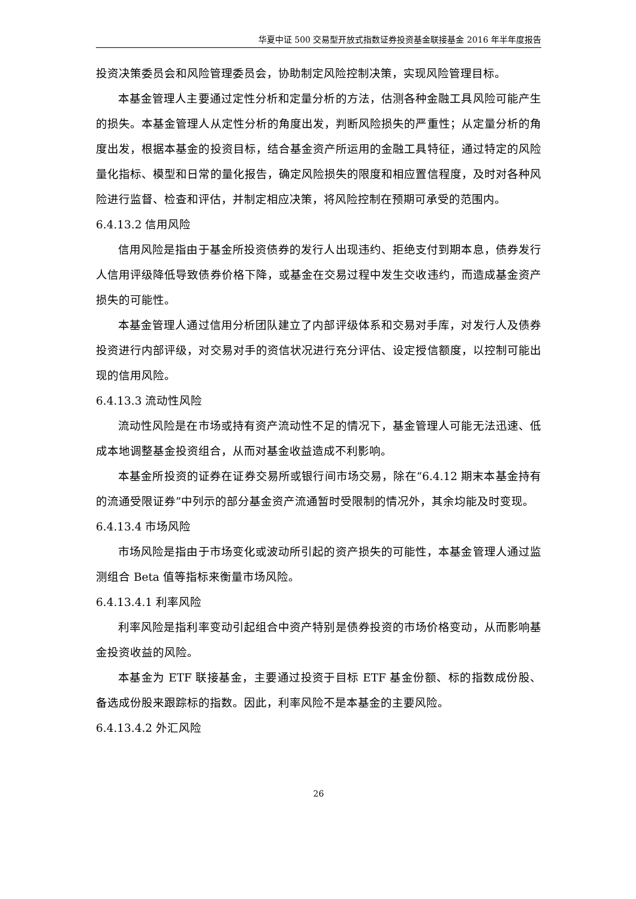华夏中证 500 交易型开放式指数证券投资基金联接基金 2016 年半年度报告
投资决策委员会和风险管理委员会，协助制定风险控制决策，实现风险管理目标。
本基金管理人主要通过定性分析和定量分析的方法，估测各种金融工具风险可能产生的损失。本基金管理人从定性分析的角度出发，判断风险损失的严重性；从定量分析的角度出发，根据本基金的投资目标，结合基金资产所运用的金融工具特征，通过特定的风险量化指标、模型和日常的量化报告，确定风险损失的限度和相应置信程度，及时对各种风险进行监督、检查和评估，并制定相应决策，将风险控制在预期可承受的范围内。
6.4.13.2 信用风险
信用风险是指由于基金所投资债券的发行人出现违约、拒绝支付到期本息，债券发行人信用评级降低导致债券价格下降，或基金在交易过程中发生交收违约，而造成基金资产损失的可能性。
本基金管理人通过信用分析团队建立了内部评级体系和交易对手库，对发行人及债券投资进行内部评级，对交易对手的资信状况进行充分评估、设定授信额度，以控制可能出现的信用风险。
6.4.13.3 流动性风险
流动性风险是在市场或持有资产流动性不足的情况下，基金管理人可能无法迅速、低成本地调整基金投资组合，从而对基金收益造成不利影响。
本基金所投资的证券在证券交易所或银行间市场交易，除在“6.4.12 期末本基金持有的流通受限证券”中列示的部分基金资产流通暂时受限制的情况外，其余均能及时变现。
6.4.13.4 市场风险
市场风险是指由于市场变化或波动所引起的资产损失的可能性，本基金管理人通过监测组合 Beta 值等指标来衡量市场风险。
6.4.13.4.1 利率风险
利率风险是指利率变动引起组合中资产特别是债券投资的市场价格变动，从而影响基金投资收益的风险。
本基金为 ETF 联接基金，主要通过投资于目标 ETF 基金份额、标的指数成份股、备选成份股来跟踪标的指数。因此，利率风险不是本基金的主要风险。
6.4.13.4.2 外汇风险
26